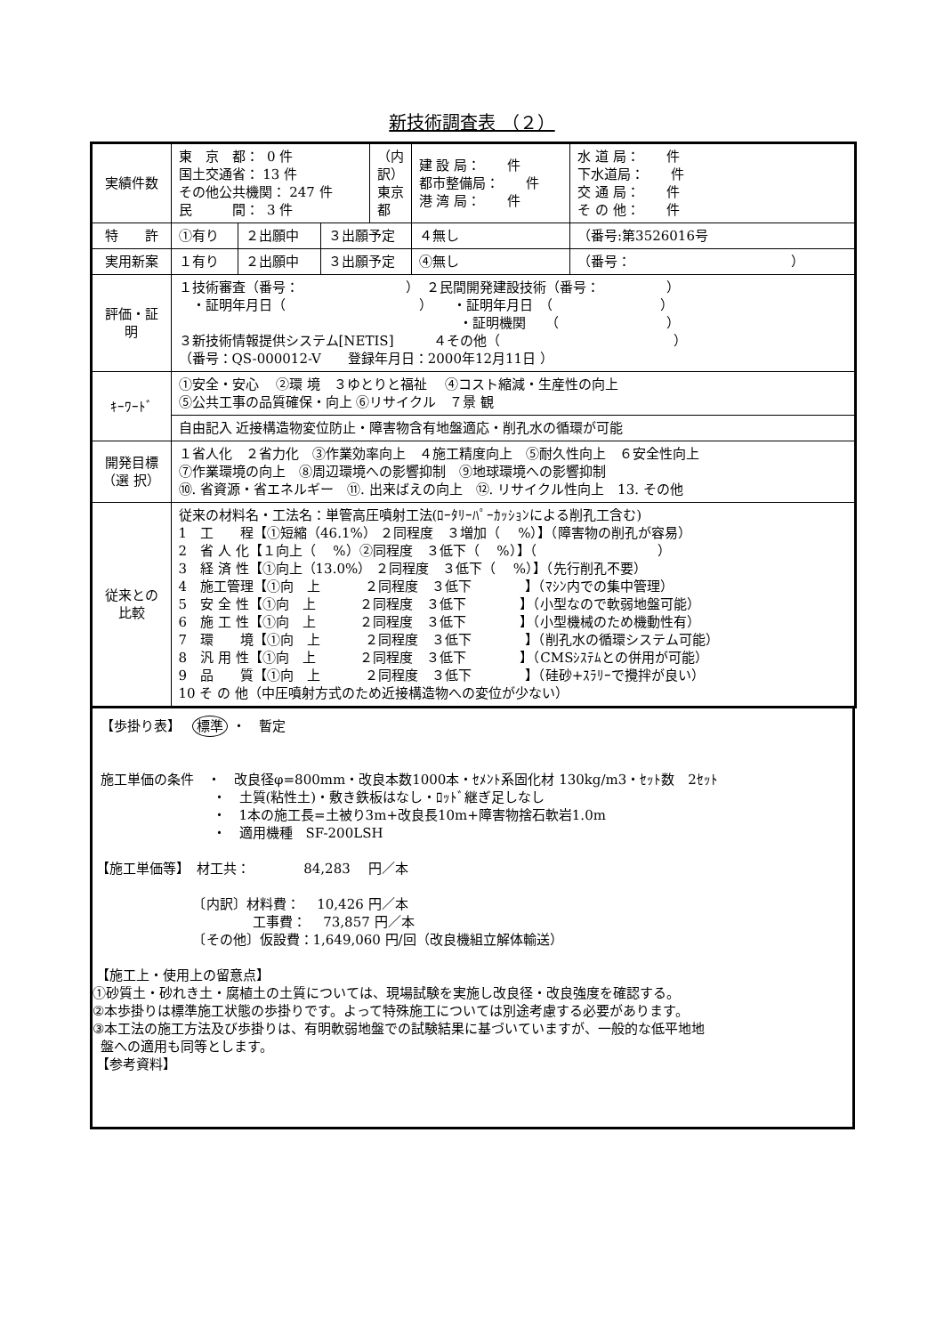新技術調査表 （２）
| 実績件数 | 東 京 都： 0 件 国土交通省： 13 件 その他公共機関： 247 件 民 間： 3 件 | | | （内訳）東京都 | 建 設 局： 件 都市整備局： 件 港 湾 局： 件 | | 水 道 局： 件 下水道局： 件 交 通 局： 件 そ の 他： 件 |
| 特 許 | ①有り | ２出願中 | ３出願予定 | | ４無し | （番号:第3526016号 | |
| 実用新案 | １有り | ２出願中 | ３出願予定 | | ④無し | （番号： ） | |
| 評価・証明 | １技術審査（番号： ） ２民間開発建設技術（番号： ） ・証明年月日（ ） ・証明年月日 （ ） ・証明機関 （ ） ３新技術情報提供システム[NETIS] ４その他（ ） （番号：QS-000012-V 登録年月日：2000年12月11日 ） | | | | | | |
| ｷｰﾜｰﾄﾞ | ①安全・安心 ②環 境 ３ゆとりと福祉 ④コスト縮減・生産性の向上 ⑤公共工事の品質確保・向上 ⑥リサイクル ７景 観 | | | | | | |
| | 自由記入 近接構造物変位防止・障害物含有地盤適応・削孔水の循環が可能 | | | | | | |
| 開発目標（選 択） | １省人化 ２省力化 ③作業効率向上 ４施工精度向上 ⑤耐久性向上 ６安全性向上 ⑦作業環境の向上 ⑧周辺環境への影響抑制 ⑨地球環境への影響抑制 ⑩. 省資源・省エネルギー ⑪. 出来ばえの向上 ⑫. リサイクル性向上 13. その他 | | | | | | |
| 従来との比較 | 従来の材料名・工法名：単管高圧噴射工法(ﾛｰﾀﾘｰﾊﾟｰｶｯｼｮﾝによる削孔工含む) 1 工 程【①短縮（46.1%） ２同程度 ３増加（ %）】（障害物の削孔が容易） 2 省 人 化【１向上（ %）②同程度 ３低下（ %）】（ ） 3 経 済 性【①向上（13.0%） ２同程度 ３低下（ %）】（先行削孔不要） 4 施工管理【①向 上 ２同程度 ３低下 】（ﾏｼﾝ内での集中管理） 5 安 全 性【①向 上 ２同程度 ３低下 】（小型なので軟弱地盤可能） 6 施 工 性【①向 上 ２同程度 ３低下 】（小型機械のため機動性有） 7 環 境【①向 上 ２同程度 ３低下 】（削孔水の循環システム可能） 8 汎 用 性【①向 上 ２同程度 ３低下 】（CMSｼｽﾃﾑとの併用が可能） 9 品 質【①向 上 ２同程度 ３低下 】（硅砂+ｽﾗﾘｰで攪拌が良い） 10 そ の 他（中圧噴射方式のため近接構造物への変位が少ない） | | | | | | |
  【歩掛り表】　 標準 ・　暫定


  施工単価の条件　・　改良径φ=800mm・改良本数1000本・ｾﾒﾝﾄ系固化材 130kg/m3・ｾｯﾄ数　2ｾｯﾄ
　　　　　　　　　・　土質(粘性土)・敷き鉄板はなし・ﾛｯﾄﾞ継ぎ足しなし
　　　　　　　　　・　1本の施工長=土被り3m+改良長10m+障害物捨石軟岩1.0m
　　　　　　　　　・　適用機種　SF-200LSH

 【施工単価等】　材工共：　　　　84,283　 円／本

　　　　　　　　〔内訳〕材料費：　 10,426 円／本
　　　　　　　　　　　　工事費：　 73,857 円／本
　　　　　　　　〔その他〕仮設費：1,649,060 円/回（改良機組立解体輸送）

 【施工上・使用上の留意点】
①砂質土・砂れき土・腐植土の土質については、現場試験を実施し改良径・改良強度を確認する。
②本歩掛りは標準施工状態の歩掛りです。よって特殊施工については別途考慮する必要があります。
③本工法の施工方法及び歩掛りは、有明軟弱地盤での試験結果に基づいていますが、一般的な低平地地
  盤への適用も同等とします。
 【参考資料】